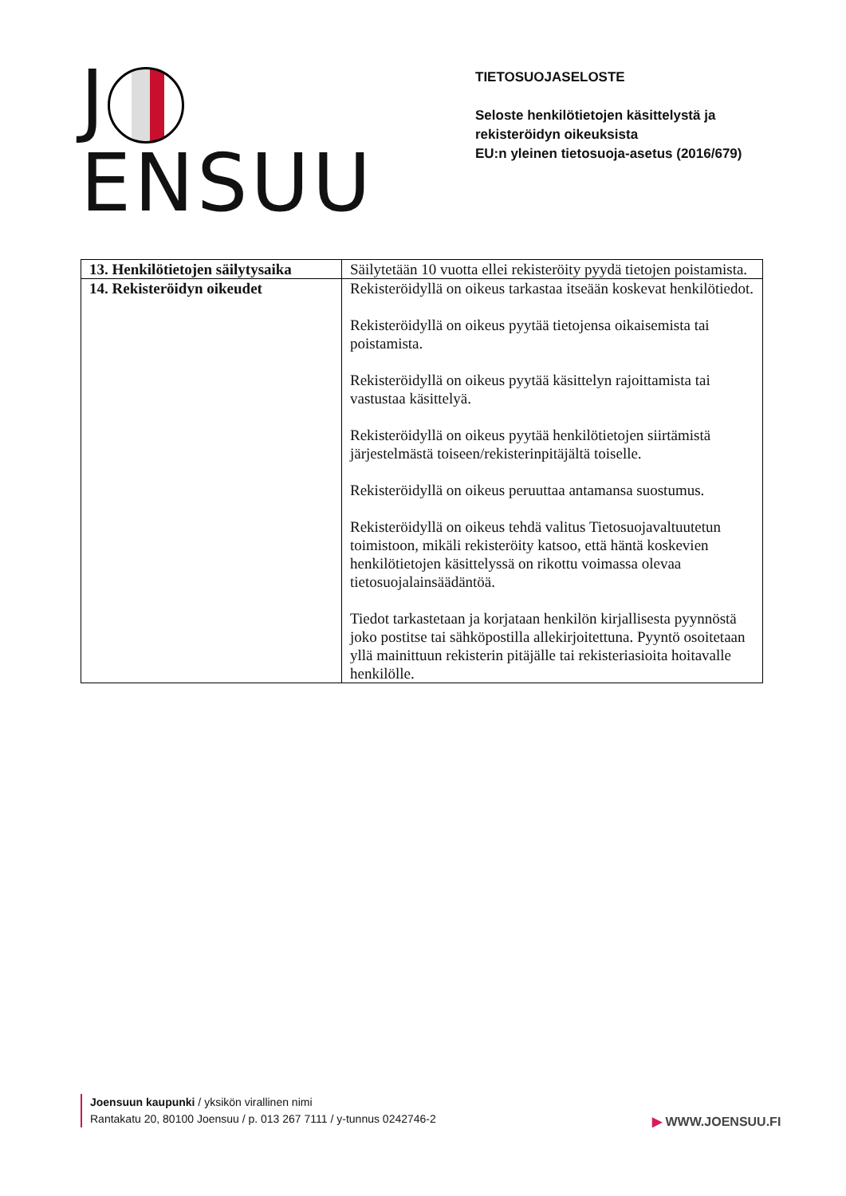J ENSUU
TIETOSUOJASELOSTE
Seloste henkilötietojen käsittelystä ja
rekisteröidyn oikeuksista
EU:n yleinen tietosuoja-asetus (2016/679)
| 13. Henkilötietojen säilytysaika | Säilytetään 10 vuotta ellei rekisteröity pyydä tietojen poistamista. |
| 14. Rekisteröidyn oikeudet | Rekisteröidyllä on oikeus tarkastaa itseään koskevat henkilötiedot. Rekisteröidyllä on oikeus pyytää tietojensa oikaisemista tai poistamista. Rekisteröidyllä on oikeus pyytää käsittelyn rajoittamista tai vastustaa käsittelyä. Rekisteröidyllä on oikeus pyytää henkilötietojen siirtämistä järjestelmästä toiseen/rekisterinpitäjältä toiselle. Rekisteröidyllä on oikeus peruuttaa antamansa suostumus. Rekisteröidyllä on oikeus tehdä valitus Tietosuojavaltuutetun toimistoon, mikäli rekisteröity katsoo, että häntä koskevien henkilötietojen käsittelyssä on rikottu voimassa olevaa tietosuojalainsäädäntöä. Tiedot tarkastetaan ja korjataan henkilön kirjallisesta pyynnöstä joko postitse tai sähköpostilla allekirjoitettuna. Pyyntö osoitetaan yllä mainittuun rekisterin pitäjälle tai rekisteriasioita hoitavalle henkilölle. |
Joensuun kaupunki / yksikön virallinen nimi
Rantakatu 20, 80100 Joensuu / p. 013 267 7111 / y-tunnus 0242746-2
▶ WWW.JOENSUU.FI